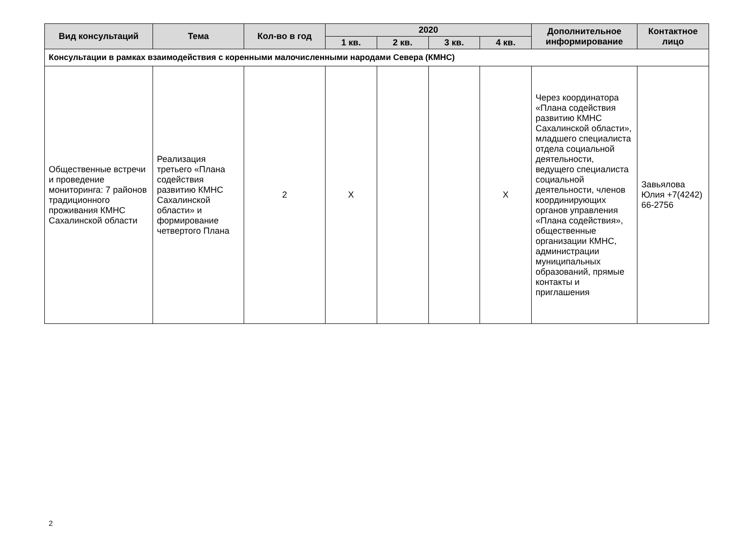| Вид консультаций | Тема | Кол-во в год | 2020 | | | | Дополнительное информирование | Контактное лицо |
| --- | --- | --- | --- | --- | --- | --- | --- | --- |
| | | | 1 кв. | 2 кв. | 3 кв. | 4 кв. | | |
| Консультации в рамках взаимодействия с коренными малочисленными народами Севера (КМНС) | | | | | | | | |
| Общественные встречи и проведение мониторинга: 7 районов традиционного проживания КМНС Сахалинской области | Реализация третьего «Плана содействия развитию КМНС Сахалинской области» и формирование четвертого Плана | 2 | X | | | X | Через координатора «Плана содействия развитию КМНС Сахалинской области», младшего специалиста отдела социальной деятельности, ведущего специалиста социальной деятельности, членов координирующих органов управления «Плана содействия», общественные организации КМНС, администрации муниципальных образований, прямые контакты и приглашения | Завьялова Юлия +7(4242) 66-2756 |
2